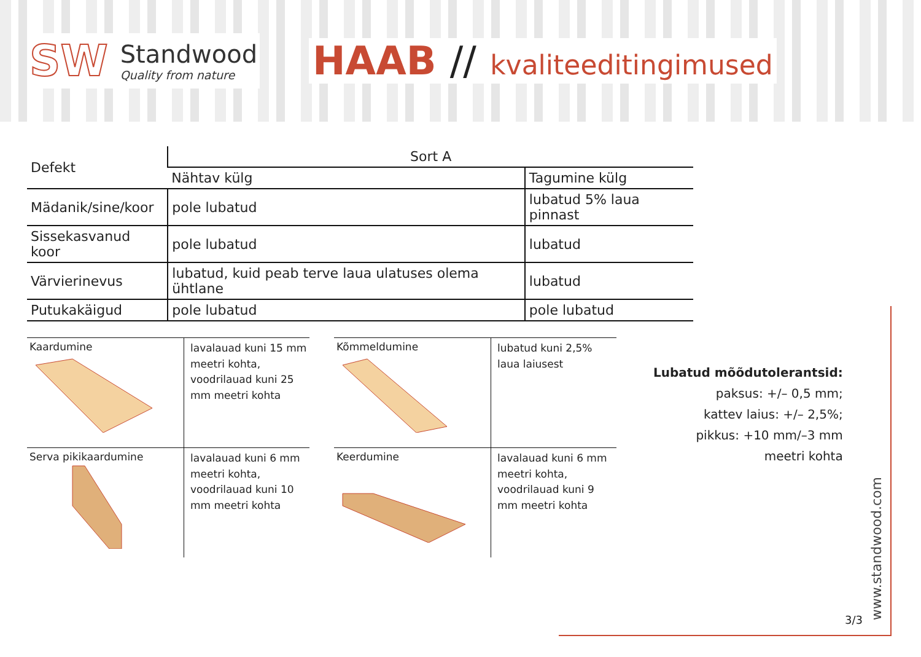SW
Standwood
Quality from nature
HAAB // kvaliteeditingimused
| Defekt | Sort A | |
| --- | --- | --- |
| | Nähtav külg | Tagumine külg |
| Mädanik/sine/koor | pole lubatud | lubatud 5% laua pinnast |
| Sissekasvanud koor | pole lubatud | lubatud |
| Värvierinevus | lubatud, kuid peab terve laua ulatuses olema ühtlane | lubatud |
| Putukakäigud | pole lubatud | pole lubatud |
| Kaardumine | lavalauad kuni 15 mm meetri kohta, voodrilauad kuni 25 mm meetri kohta |
| Serva pikikaardumine | lavalauad kuni 6 mm meetri kohta, voodrilauad kuni 10 mm meetri kohta |
| Kõmmeldumine | lubatud kuni 2,5% laua laiusest |
| Keerdumine | lavalauad kuni 6 mm meetri kohta, voodrilauad kuni 9 mm meetri kohta |
Lubatud mõõdutolerantsid:
paksus: +/– 0,5 mm;
kattev laius: +/– 2,5%;
pikkus: +10 mm/–3 mm
meetri kohta
3/3
www.standwood.com